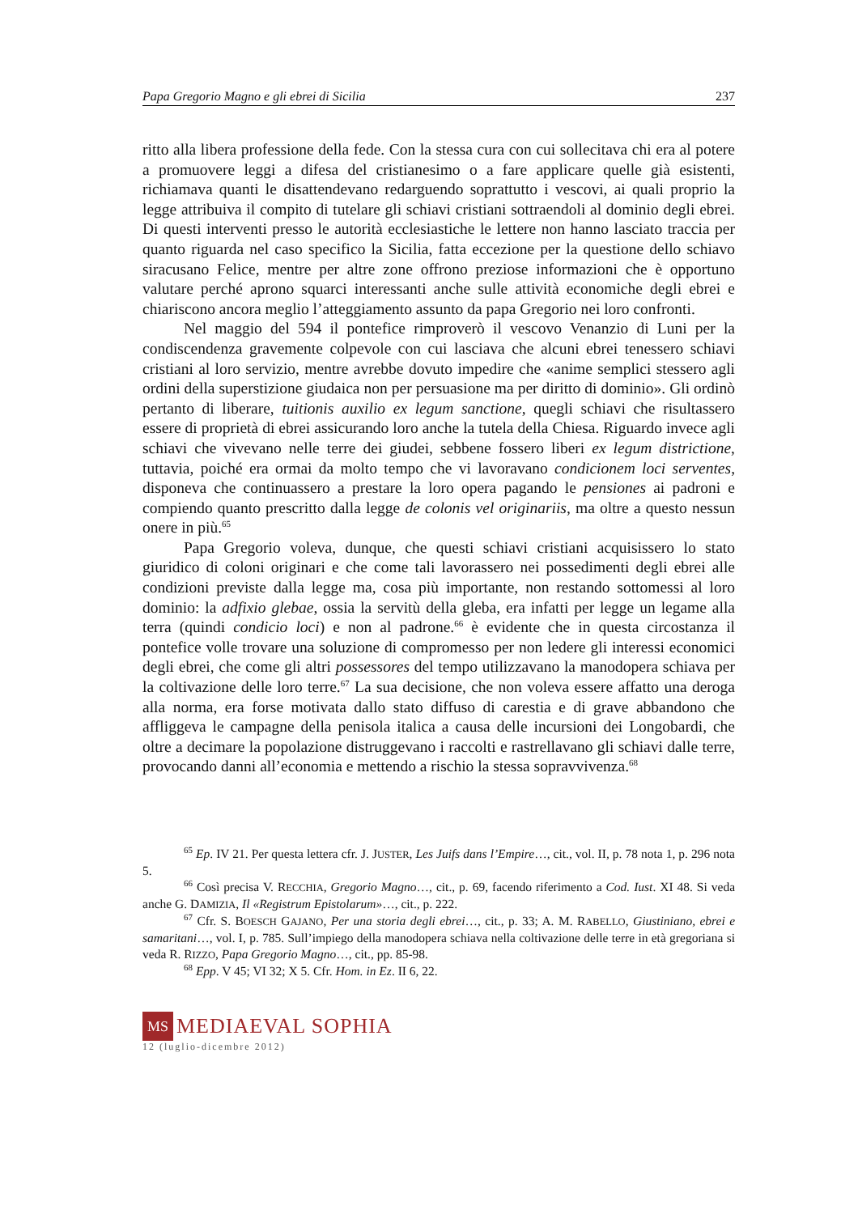Papa Gregorio Magno e gli ebrei di Sicilia 237
ritto alla libera professione della fede. Con la stessa cura con cui sollecitava chi era al potere a promuovere leggi a difesa del cristianesimo o a fare applicare quelle già esistenti, richiamava quanti le disattendevano redarguendo soprattutto i vescovi, ai quali proprio la legge attribuiva il compito di tutelare gli schiavi cristiani sottraendoli al dominio degli ebrei. Di questi interventi presso le autorità ecclesiastiche le lettere non hanno lasciato traccia per quanto riguarda nel caso specifico la Sicilia, fatta eccezione per la questione dello schiavo siracusano Felice, mentre per altre zone offrono preziose informazioni che è opportuno valutare perché aprono squarci interessanti anche sulle attività economiche degli ebrei e chiariscono ancora meglio l’atteggiamento assunto da papa Gregorio nei loro confronti.
Nel maggio del 594 il pontefice rimproverò il vescovo Venanzio di Luni per la condiscendenza gravemente colpevole con cui lasciava che alcuni ebrei tenessero schiavi cristiani al loro servizio, mentre avrebbe dovuto impedire che «anime semplici stessero agli ordini della superstizione giudaica non per persuasione ma per diritto di dominio». Gli ordinò pertanto di liberare, tuitionis auxilio ex legum sanctione, quegli schiavi che risultassero essere di proprietà di ebrei assicurando loro anche la tutela della Chiesa. Riguardo invece agli schiavi che vivevano nelle terre dei giudei, sebbene fossero liberi ex legum districtione, tuttavia, poiché era ormai da molto tempo che vi lavoravano condicionem loci serventes, disponeva che continuassero a prestare la loro opera pagando le pensiones ai padroni e compiendo quanto prescritto dalla legge de colonis vel originariis, ma oltre a questo nessun onere in più.<sup>65</sup>
Papa Gregorio voleva, dunque, che questi schiavi cristiani acquisissero lo stato giuridico di coloni originari e che come tali lavorassero nei possedimenti degli ebrei alle condizioni previste dalla legge ma, cosa più importante, non restando sottomessi al loro dominio: la adfixio glebae, ossia la servitù della gleba, era infatti per legge un legame alla terra (quindi condicio loci) e non al padrone.<sup>66</sup> è evidente che in questa circostanza il pontefice volle trovare una soluzione di compromesso per non ledere gli interessi economici degli ebrei, che come gli altri possessores del tempo utilizzavano la manodopera schiava per la coltivazione delle loro terre.<sup>67</sup> La sua decisione, che non voleva essere affatto una deroga alla norma, era forse motivata dallo stato diffuso di carestia e di grave abbandono che affliggeva le campagne della penisola italica a causa delle incursioni dei Longobardi, che oltre a decimare la popolazione distruggevano i raccolti e rastrellavano gli schiavi dalle terre, provocando danni all’economia e mettendo a rischio la stessa sopravvivenza.<sup>68</sup>
<sup>65</sup> Ep. IV 21. Per questa lettera cfr. J. JUSTER, Les Juifs dans l’Empire…, cit., vol. II, p. 78 nota 1, p. 296 nota 5.
<sup>66</sup> Così precisa V. RECCHIA, Gregorio Magno…, cit., p. 69, facendo riferimento a Cod. Iust. XI 48. Si veda anche G. DAMIZIA, Il «Registrum Epistolarum»…, cit., p. 222.
<sup>67</sup> Cfr. S. BOESCH GAJANO, Per una storia degli ebrei…, cit., p. 33; A. M. RABELLO, Giustiniano, ebrei e samaritani…, vol. I, p. 785. Sull’impiego della manodopera schiava nella coltivazione delle terre in età gregoriana si veda R. RIZZO, Papa Gregorio Magno…, cit., pp. 85-98.
<sup>68</sup> Epp. V 45; VI 32; X 5. Cfr. Hom. in Ez. II 6, 22.
MS MEDIAEVAL SOPHIA
12 (luglio-dicembre 2012)